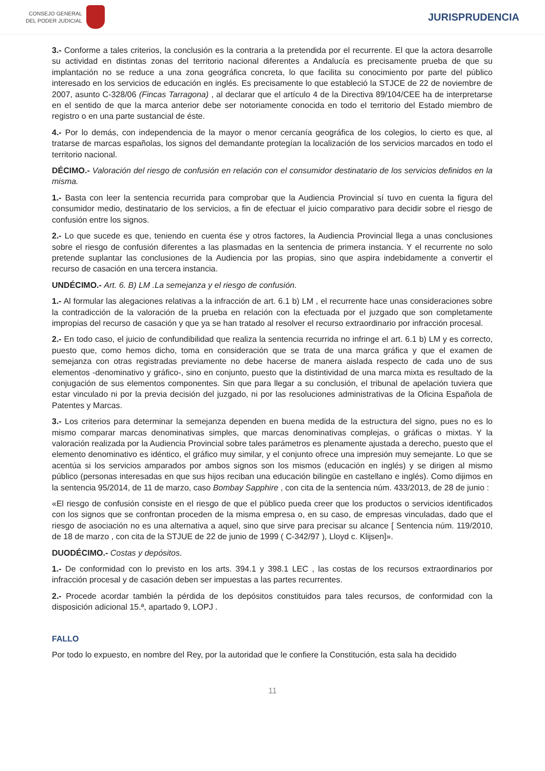CONSEJO GENERAL
DEL PODER JUDICIAL
JURISPRUDENCIA
3.- Conforme a tales criterios, la conclusión es la contraria a la pretendida por el recurrente. El que la actora desarrolle su actividad en distintas zonas del territorio nacional diferentes a Andalucía es precisamente prueba de que su implantación no se reduce a una zona geográfica concreta, lo que facilita su conocimiento por parte del público interesado en los servicios de educación en inglés. Es precisamente lo que estableció la STJCE de 22 de noviembre de 2007, asunto C-328/06 (Fincas Tarragona) , al declarar que el artículo 4 de la Directiva 89/104/CEE ha de interpretarse en el sentido de que la marca anterior debe ser notoriamente conocida en todo el territorio del Estado miembro de registro o en una parte sustancial de éste.
4.- Por lo demás, con independencia de la mayor o menor cercanía geográfica de los colegios, lo cierto es que, al tratarse de marcas españolas, los signos del demandante protegían la localización de los servicios marcados en todo el territorio nacional.
DÉCIMO.- Valoración del riesgo de confusión en relación con el consumidor destinatario de los servicios definidos en la misma.
1.- Basta con leer la sentencia recurrida para comprobar que la Audiencia Provincial sí tuvo en cuenta la figura del consumidor medio, destinatario de los servicios, a fin de efectuar el juicio comparativo para decidir sobre el riesgo de confusión entre los signos.
2.- Lo que sucede es que, teniendo en cuenta ése y otros factores, la Audiencia Provincial llega a unas conclusiones sobre el riesgo de confusión diferentes a las plasmadas en la sentencia de primera instancia. Y el recurrente no solo pretende suplantar las conclusiones de la Audiencia por las propias, sino que aspira indebidamente a convertir el recurso de casación en una tercera instancia.
UNDÉCIMO.- Art. 6. B) LM .La semejanza y el riesgo de confusión.
1.- Al formular las alegaciones relativas a la infracción de art. 6.1 b) LM , el recurrente hace unas consideraciones sobre la contradicción de la valoración de la prueba en relación con la efectuada por el juzgado que son completamente impropias del recurso de casación y que ya se han tratado al resolver el recurso extraordinario por infracción procesal.
2.- En todo caso, el juicio de confundibilidad que realiza la sentencia recurrida no infringe el art. 6.1 b) LM y es correcto, puesto que, como hemos dicho, toma en consideración que se trata de una marca gráfica y que el examen de semejanza con otras registradas previamente no debe hacerse de manera aislada respecto de cada uno de sus elementos -denominativo y gráfico-, sino en conjunto, puesto que la distintividad de una marca mixta es resultado de la conjugación de sus elementos componentes. Sin que para llegar a su conclusión, el tribunal de apelación tuviera que estar vinculado ni por la previa decisión del juzgado, ni por las resoluciones administrativas de la Oficina Española de Patentes y Marcas.
3.- Los criterios para determinar la semejanza dependen en buena medida de la estructura del signo, pues no es lo mismo comparar marcas denominativas simples, que marcas denominativas complejas, o gráficas o mixtas. Y la valoración realizada por la Audiencia Provincial sobre tales parámetros es plenamente ajustada a derecho, puesto que el elemento denominativo es idéntico, el gráfico muy similar, y el conjunto ofrece una impresión muy semejante. Lo que se acentúa si los servicios amparados por ambos signos son los mismos (educación en inglés) y se dirigen al mismo público (personas interesadas en que sus hijos reciban una educación bilingüe en castellano e inglés). Como dijimos en la sentencia 95/2014, de 11 de marzo, caso Bombay Sapphire , con cita de la sentencia núm. 433/2013, de 28 de junio :
«El riesgo de confusión consiste en el riesgo de que el público pueda creer que los productos o servicios identificados con los signos que se confrontan proceden de la misma empresa o, en su caso, de empresas vinculadas, dado que el riesgo de asociación no es una alternativa a aquel, sino que sirve para precisar su alcance [ Sentencia núm. 119/2010, de 18 de marzo , con cita de la STJUE de 22 de junio de 1999 ( C-342/97 ), Lloyd c. Klijsen]».
DUODÉCIMO.- Costas y depósitos.
1.- De conformidad con lo previsto en los arts. 394.1 y 398.1 LEC , las costas de los recursos extraordinarios por infracción procesal y de casación deben ser impuestas a las partes recurrentes.
2.- Procede acordar también la pérdida de los depósitos constituidos para tales recursos, de conformidad con la disposición adicional 15.ª, apartado 9, LOPJ .
FALLO
Por todo lo expuesto, en nombre del Rey, por la autoridad que le confiere la Constitución, esta sala ha decidido
11